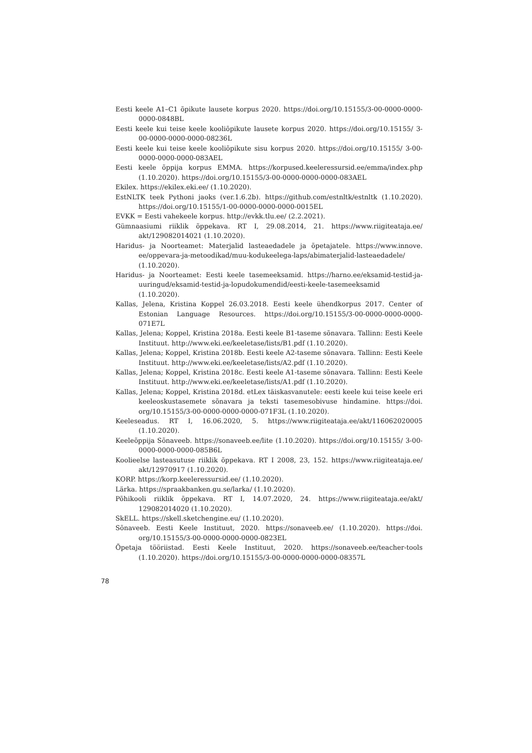Eesti keele A1–C1 õpikute lausete korpus 2020. https://doi.org/10.15155/3-00-0000-0000-0000-0848BL
Eesti keele kui teise keele kooliõpikute lausete korpus 2020. https://doi.org/10.15155/ 3-00-0000-0000-0000-08236L
Eesti keele kui teise keele kooliõpikute sisu korpus 2020. https://doi.org/10.15155/ 3-00-0000-0000-0000-083AEL
Eesti keele õppija korpus EMMA. https://korpused.keeleressursid.ee/emma/index.php (1.10.2020). https://doi.org/10.15155/3-00-0000-0000-0000-083AEL
Ekilex. https://ekilex.eki.ee/ (1.10.2020).
EstNLTK teek Pythoni jaoks (ver.1.6.2b). https://github.com/estnltk/estnltk (1.10.2020). https://doi.org/10.15155/1-00-0000-0000-0000-0015EL
EVKK = Eesti vahekeele korpus. http://evkk.tlu.ee/ (2.2.2021).
Gümnaasiumi riiklik õppekava. RT I, 29.08.2014, 21. https://www.riigiteataja.ee/ akt/129082014021 (1.10.2020).
Haridus- ja Noorteamet: Materjalid lasteaedadele ja õpetajatele. https://www.innove. ee/oppevara-ja-metoodikad/muu-kodukeelega-laps/abimaterjalid-lasteaedadele/ (1.10.2020).
Haridus- ja Noorteamet: Eesti keele tasemeeksamid. https://harno.ee/eksamid-testid-ja-uuringud/eksamid-testid-ja-lopudokumendid/eesti-keele-tasemeeksamid (1.10.2020).
Kallas, Jelena, Kristina Koppel 26.03.2018. Eesti keele ühendkorpus 2017. Center of Estonian Language Resources. https://doi.org/10.15155/3-00-0000-0000-0000-071E7L
Kallas, Jelena; Koppel, Kristina 2018a. Eesti keele B1-taseme sõnavara. Tallinn: Eesti Keele Instituut. http://www.eki.ee/keeletase/lists/B1.pdf (1.10.2020).
Kallas, Jelena; Koppel, Kristina 2018b. Eesti keele A2-taseme sõnavara. Tallinn: Eesti Keele Instituut. http://www.eki.ee/keeletase/lists/A2.pdf (1.10.2020).
Kallas, Jelena; Koppel, Kristina 2018c. Eesti keele A1-taseme sõnavara. Tallinn: Eesti Keele Instituut. http://www.eki.ee/keeletase/lists/A1.pdf (1.10.2020).
Kallas, Jelena; Koppel, Kristina 2018d. etLex täiskasvanutele: eesti keele kui teise keele eri keeleoskustasemete sõnavara ja teksti tasemesobivuse hindamine. https://doi. org/10.15155/3-00-0000-0000-0000-071F3L (1.10.2020).
Keeleseadus. RT I, 16.06.2020, 5. https://www.riigiteataja.ee/akt/116062020005 (1.10.2020).
Keeleõppija Sõnaveeb. https://sonaveeb.ee/lite (1.10.2020). https://doi.org/10.15155/ 3-00-0000-0000-0000-085B6L
Koolieelse lasteasutuse riiklik õppekava. RT I 2008, 23, 152. https://www.riigiteataja.ee/ akt/12970917 (1.10.2020).
KORP. https://korp.keeleressursid.ee/ (1.10.2020).
Lärka. https://spraakbanken.gu.se/larka/ (1.10.2020).
Põhikooli riiklik õppekava. RT I, 14.07.2020, 24. https://www.riigiteataja.ee/akt/ 129082014020 (1.10.2020).
SkELL. https://skell.sketchengine.eu/ (1.10.2020).
Sõnaveeb. Eesti Keele Instituut, 2020. https://sonaveeb.ee/ (1.10.2020). https://doi. org/10.15155/3-00-0000-0000-0000-0823EL
Õpetaja tööriistad. Eesti Keele Instituut, 2020. https://sonaveeb.ee/teacher-tools (1.10.2020). https://doi.org/10.15155/3-00-0000-0000-0000-08357L
78